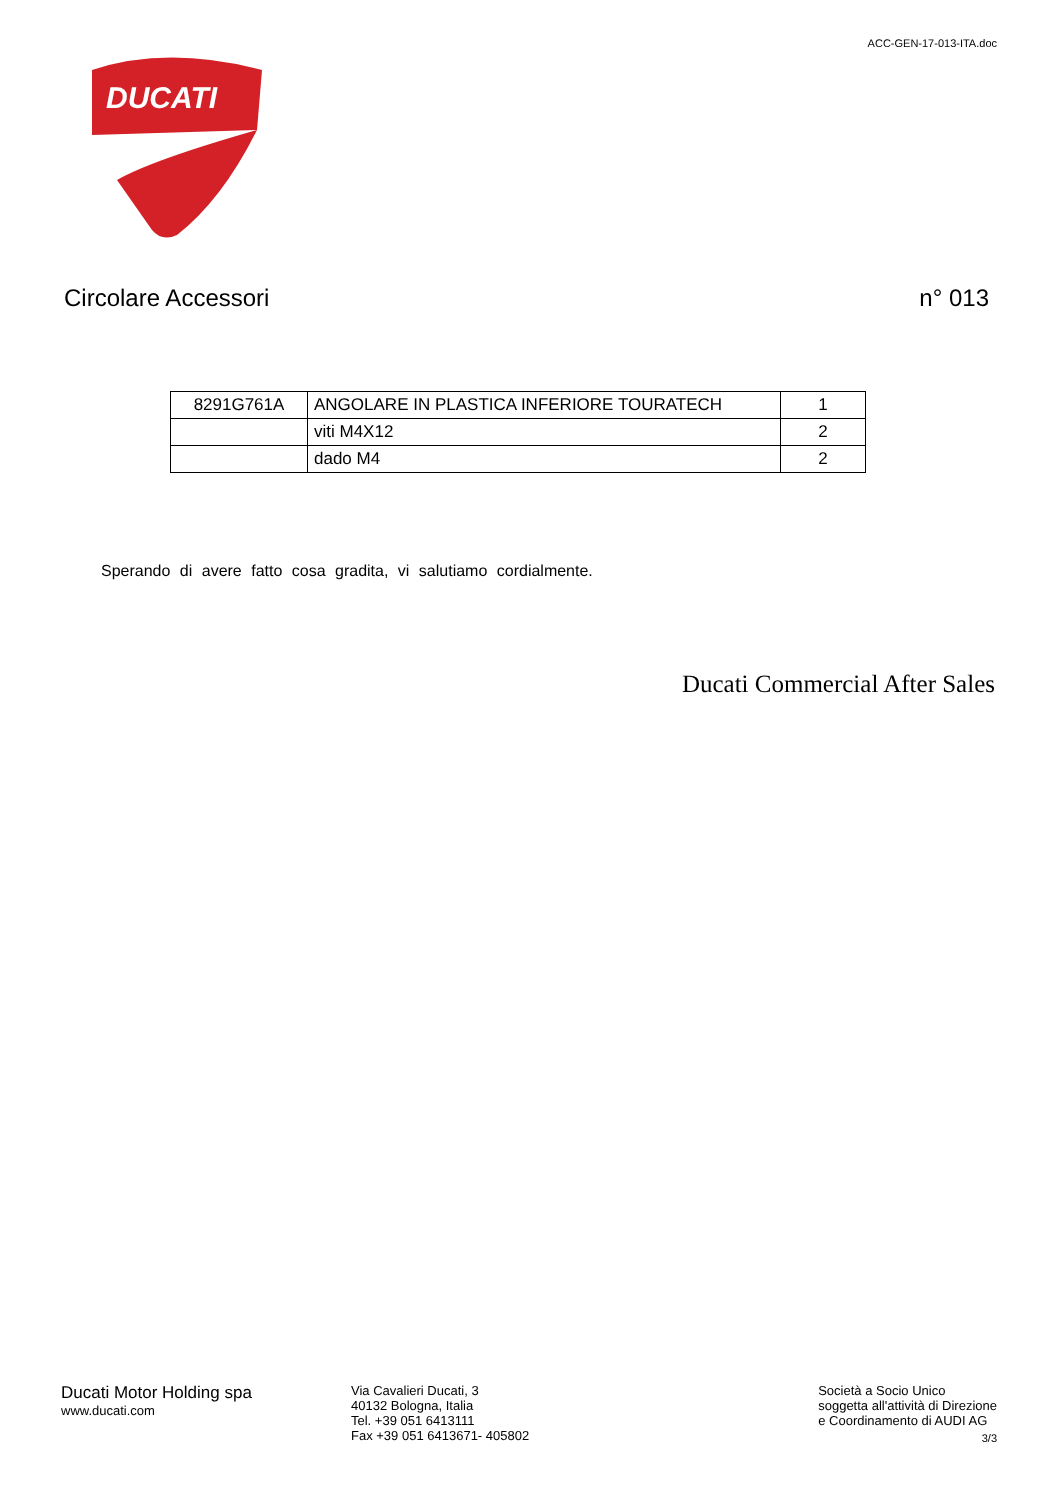ACC-GEN-17-013-ITA.doc
DUCATI
Circolare Accessori n° 013
| 8291G761A | ANGOLARE IN PLASTICA INFERIORE TOURATECH | 1 |
| | viti M4X12 | 2 |
| | dado M4 | 2 |
Sperando di avere fatto cosa gradita, vi salutiamo cordialmente.
Ducati Commercial After Sales
Ducati Motor Holding spa
www.ducati.com
Via Cavalieri Ducati, 3
40132 Bologna, Italia
Tel. +39 051 6413111
Fax +39 051 6413671- 405802
Società a Socio Unico
soggetta all'attività di Direzione
e Coordinamento di AUDI AG
3/3